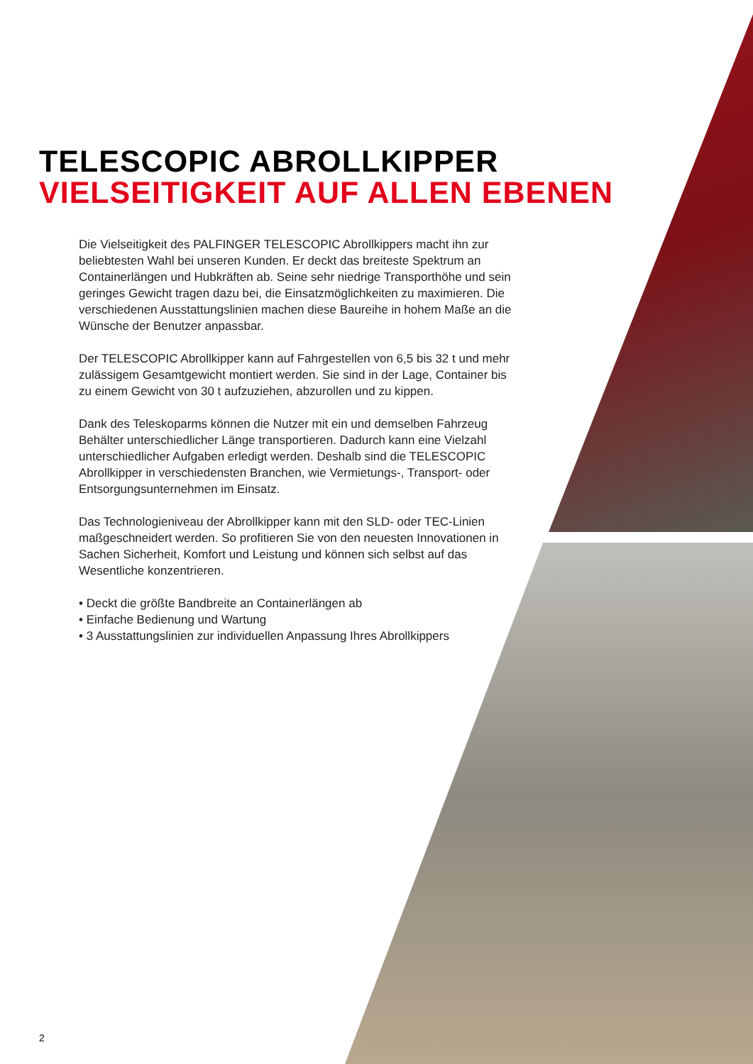TELESCOPIC ABROLLKIPPER
VIELSEITIGKEIT AUF ALLEN EBENEN
Die Vielseitigkeit des PALFINGER TELESCOPIC Abrollkippers macht ihn zur beliebtesten Wahl bei unseren Kunden. Er deckt das breiteste Spektrum an Containerlängen und Hubkräften ab. Seine sehr niedrige Transporthöhe und sein geringes Gewicht tragen dazu bei, die Einsatzmöglichkeiten zu maximieren. Die verschiedenen Ausstattungslinien machen diese Baureihe in hohem Maße an die Wünsche der Benutzer anpassbar.
Der TELESCOPIC Abrollkipper kann auf Fahrgestellen von 6,5 bis 32 t und mehr zulässigem Gesamtgewicht montiert werden. Sie sind in der Lage, Container bis zu einem Gewicht von 30 t aufzuziehen, abzurollen und zu kippen.
Dank des Teleskoparms können die Nutzer mit ein und demselben Fahrzeug Behälter unterschiedlicher Länge transportieren. Dadurch kann eine Vielzahl unterschiedlicher Aufgaben erledigt werden. Deshalb sind die TELESCOPIC Abrollkipper in verschiedensten Branchen, wie Vermietungs-, Transport- oder Entsorgungsunternehmen im Einsatz.
Das Technologieniveau der Abrollkipper kann mit den SLD- oder TEC-Linien maßgeschneidert werden. So profitieren Sie von den neuesten Innovationen in Sachen Sicherheit, Komfort und Leistung und können sich selbst auf das Wesentliche konzentrieren.
• Deckt die größte Bandbreite an Containerlängen ab
• Einfache Bedienung und Wartung
• 3 Ausstattungslinien zur individuellen Anpassung Ihres Abrollkippers
2